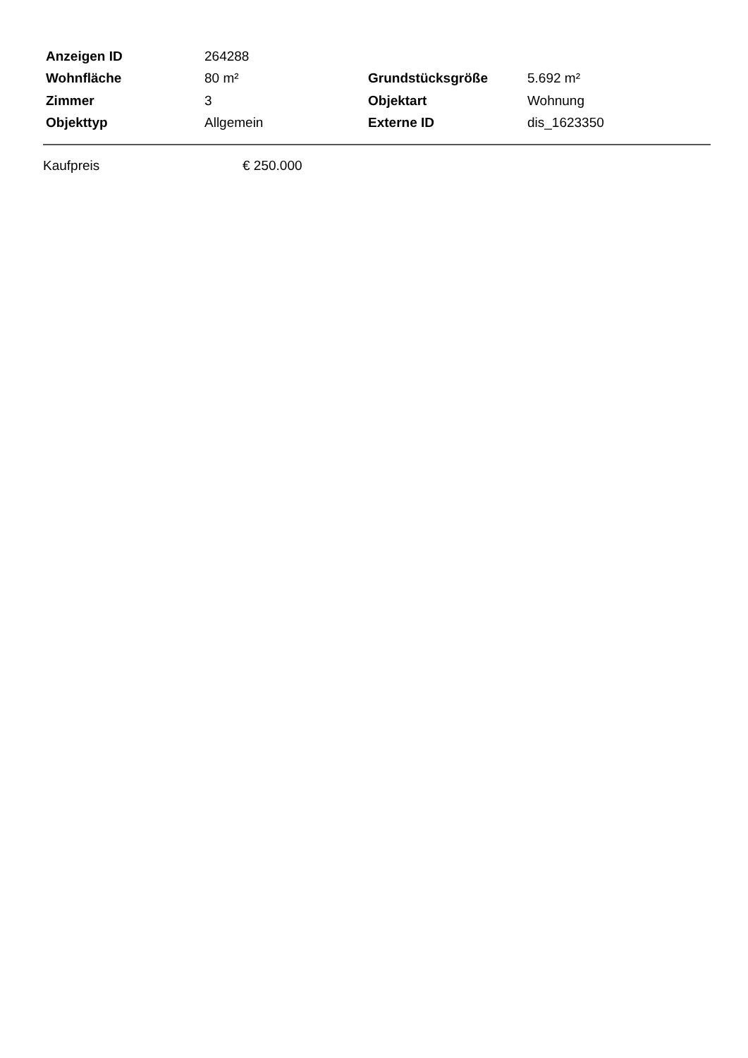| Anzeigen ID | 264288 | | |
| Wohnfläche | 80 m² | Grundstücksgröße | 5.692 m² |
| Zimmer | 3 | Objektart | Wohnung |
| Objekttyp | Allgemein | Externe ID | dis_1623350 |
| Kaufpreis | € 250.000 |